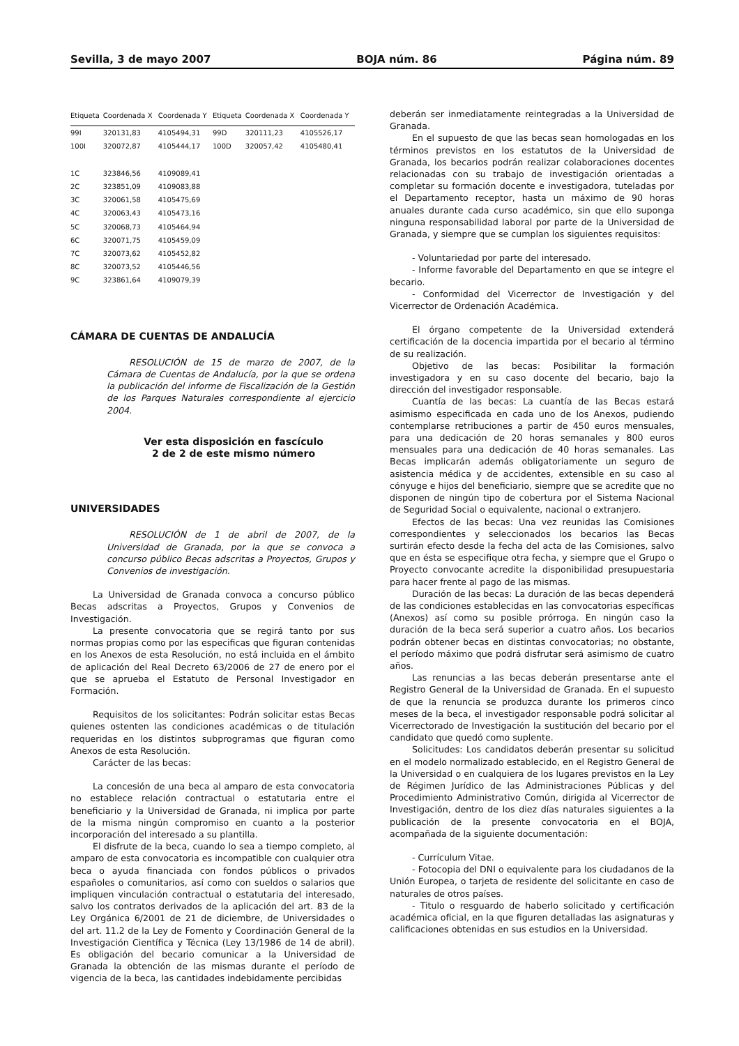Sevilla, 3 de mayo 2007 BOJA núm. 86 Página núm. 89
| Etiqueta | Coordenada X | Coordenada Y | Etiqueta | Coordenada X | Coordenada Y |
| --- | --- | --- | --- | --- | --- |
| 99I | 320131,83 | 4105494,31 | 99D | 320111,23 | 4105526,17 |
| 100I | 320072,87 | 4105444,17 | 100D | 320057,42 | 4105480,41 |
| 1C | 323846,56 | 4109089,41 | | | |
| 2C | 323851,09 | 4109083,88 | | | |
| 3C | 320061,58 | 4105475,69 | | | |
| 4C | 320063,43 | 4105473,16 | | | |
| 5C | 320068,73 | 4105464,94 | | | |
| 6C | 320071,75 | 4105459,09 | | | |
| 7C | 320073,62 | 4105452,82 | | | |
| 8C | 320073,52 | 4105446,56 | | | |
| 9C | 323861,64 | 4109079,39 | | | |
CÁMARA DE CUENTAS DE ANDALUCÍA
RESOLUCIÓN de 15 de marzo de 2007, de la Cámara de Cuentas de Andalucía, por la que se ordena la publicación del informe de Fiscalización de la Gestión de los Parques Naturales correspondiente al ejercicio 2004.
Ver esta disposición en fascículo
2 de 2 de este mismo número
UNIVERSIDADES
RESOLUCIÓN de 1 de abril de 2007, de la Universidad de Granada, por la que se convoca a concurso público Becas adscritas a Proyectos, Grupos y Convenios de investigación.
La Universidad de Granada convoca a concurso público Becas adscritas a Proyectos, Grupos y Convenios de Investigación.
La presente convocatoria que se regirá tanto por sus normas propias como por las especificas que figuran contenidas en los Anexos de esta Resolución, no está incluida en el ámbito de aplicación del Real Decreto 63/2006 de 27 de enero por el que se aprueba el Estatuto de Personal Investigador en Formación.
Requisitos de los solicitantes: Podrán solicitar estas Becas quienes ostenten las condiciones académicas o de titulación requeridas en los distintos subprogramas que figuran como Anexos de esta Resolución.
Carácter de las becas:
La concesión de una beca al amparo de esta convocatoria no establece relación contractual o estatutaria entre el beneficiario y la Universidad de Granada, ni implica por parte de la misma ningún compromiso en cuanto a la posterior incorporación del interesado a su plantilla.
El disfrute de la beca, cuando lo sea a tiempo completo, al amparo de esta convocatoria es incompatible con cualquier otra beca o ayuda financiada con fondos públicos o privados españoles o comunitarios, así como con sueldos o salarios que impliquen vinculación contractual o estatutaria del interesado, salvo los contratos derivados de la aplicación del art. 83 de la Ley Orgánica 6/2001 de 21 de diciembre, de Universidades o del art. 11.2 de la Ley de Fomento y Coordinación General de la Investigación Científica y Técnica (Ley 13/1986 de 14 de abril). Es obligación del becario comunicar a la Universidad de Granada la obtención de las mismas durante el período de vigencia de la beca, las cantidades indebidamente percibidas
deberán ser inmediatamente reintegradas a la Universidad de Granada.
En el supuesto de que las becas sean homologadas en los términos previstos en los estatutos de la Universidad de Granada, los becarios podrán realizar colaboraciones docentes relacionadas con su trabajo de investigación orientadas a completar su formación docente e investigadora, tuteladas por el Departamento receptor, hasta un máximo de 90 horas anuales durante cada curso académico, sin que ello suponga ninguna responsabilidad laboral por parte de la Universidad de Granada, y siempre que se cumplan los siguientes requisitos:
- Voluntariedad por parte del interesado.
- Informe favorable del Departamento en que se integre el becario.
- Conformidad del Vicerrector de Investigación y del Vicerrector de Ordenación Académica.
El órgano competente de la Universidad extenderá certificación de la docencia impartida por el becario al término de su realización.
Objetivo de las becas: Posibilitar la formación investigadora y en su caso docente del becario, bajo la dirección del investigador responsable.
Cuantía de las becas: La cuantía de las Becas estará asimismo especificada en cada uno de los Anexos, pudiendo contemplarse retribuciones a partir de 450 euros mensuales, para una dedicación de 20 horas semanales y 800 euros mensuales para una dedicación de 40 horas semanales. Las Becas implicarán además obligatoriamente un seguro de asistencia médica y de accidentes, extensible en su caso al cónyuge e hijos del beneficiario, siempre que se acredite que no disponen de ningún tipo de cobertura por el Sistema Nacional de Seguridad Social o equivalente, nacional o extranjero.
Efectos de las becas: Una vez reunidas las Comisiones correspondientes y seleccionados los becarios las Becas surtirán efecto desde la fecha del acta de las Comisiones, salvo que en ésta se especifique otra fecha, y siempre que el Grupo o Proyecto convocante acredite la disponibilidad presupuestaria para hacer frente al pago de las mismas.
Duración de las becas: La duración de las becas dependerá de las condiciones establecidas en las convocatorias específicas (Anexos) así como su posible prórroga. En ningún caso la duración de la beca será superior a cuatro años. Los becarios podrán obtener becas en distintas convocatorias; no obstante, el período máximo que podrá disfrutar será asimismo de cuatro años.
Las renuncias a las becas deberán presentarse ante el Registro General de la Universidad de Granada. En el supuesto de que la renuncia se produzca durante los primeros cinco meses de la beca, el investigador responsable podrá solicitar al Vicerrectorado de Investigación la sustitución del becario por el candidato que quedó como suplente.
Solicitudes: Los candidatos deberán presentar su solicitud en el modelo normalizado establecido, en el Registro General de la Universidad o en cualquiera de los lugares previstos en la Ley de Régimen Jurídico de las Administraciones Públicas y del Procedimiento Administrativo Común, dirigida al Vicerrector de Investigación, dentro de los diez días naturales siguientes a la publicación de la presente convocatoria en el BOJA, acompañada de la siguiente documentación:
- Currículum Vitae.
- Fotocopia del DNI o equivalente para los ciudadanos de la Unión Europea, o tarjeta de residente del solicitante en caso de naturales de otros países.
- Titulo o resguardo de haberlo solicitado y certificación académica oficial, en la que figuren detalladas las asignaturas y calificaciones obtenidas en sus estudios en la Universidad.